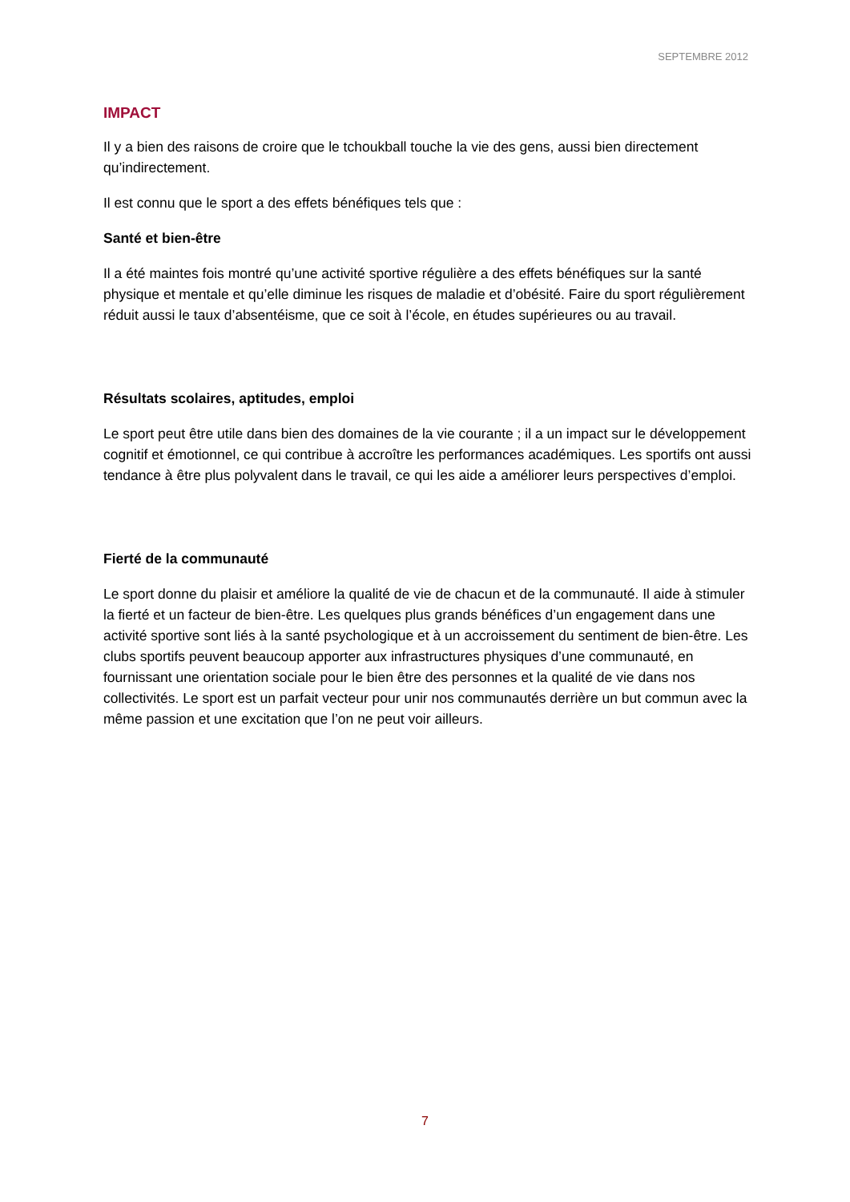SEPTEMBRE 2012
IMPACT
Il y a bien des raisons de croire que le tchoukball touche la vie des gens, aussi bien directement qu’indirectement.
Il est connu que le sport a des effets bénéfiques tels que :
Santé et bien-être
Il a été maintes fois montré qu’une activité sportive régulière a des effets bénéfiques sur la santé physique et mentale et qu’elle diminue les risques de maladie et d’obésité. Faire du sport régulièrement réduit aussi le taux d’absentéisme, que ce soit à l’école, en études supérieures ou au travail.
Résultats scolaires, aptitudes, emploi
Le sport peut être utile dans bien des domaines de la vie courante ; il a un impact sur le développement cognitif et émotionnel, ce qui contribue à accroître les performances académiques. Les sportifs ont aussi tendance à être plus polyvalent dans le travail, ce qui les aide a améliorer leurs perspectives d’emploi.
Fierté de la communauté
Le sport donne du plaisir et améliore la qualité de vie de chacun et de la communauté. Il aide à stimuler la fierté et un facteur de bien-être. Les quelques plus grands bénéfices d’un engagement dans une activité sportive sont liés à la santé psychologique et à un accroissement du sentiment de bien-être. Les clubs sportifs peuvent beaucoup apporter aux infrastructures physiques d’une communauté, en fournissant une orientation sociale pour le bien être des personnes et la qualité de vie dans nos collectivités. Le sport est un parfait vecteur pour unir nos communautés derrière un but commun avec la même passion et une excitation que l’on ne peut voir ailleurs.
7